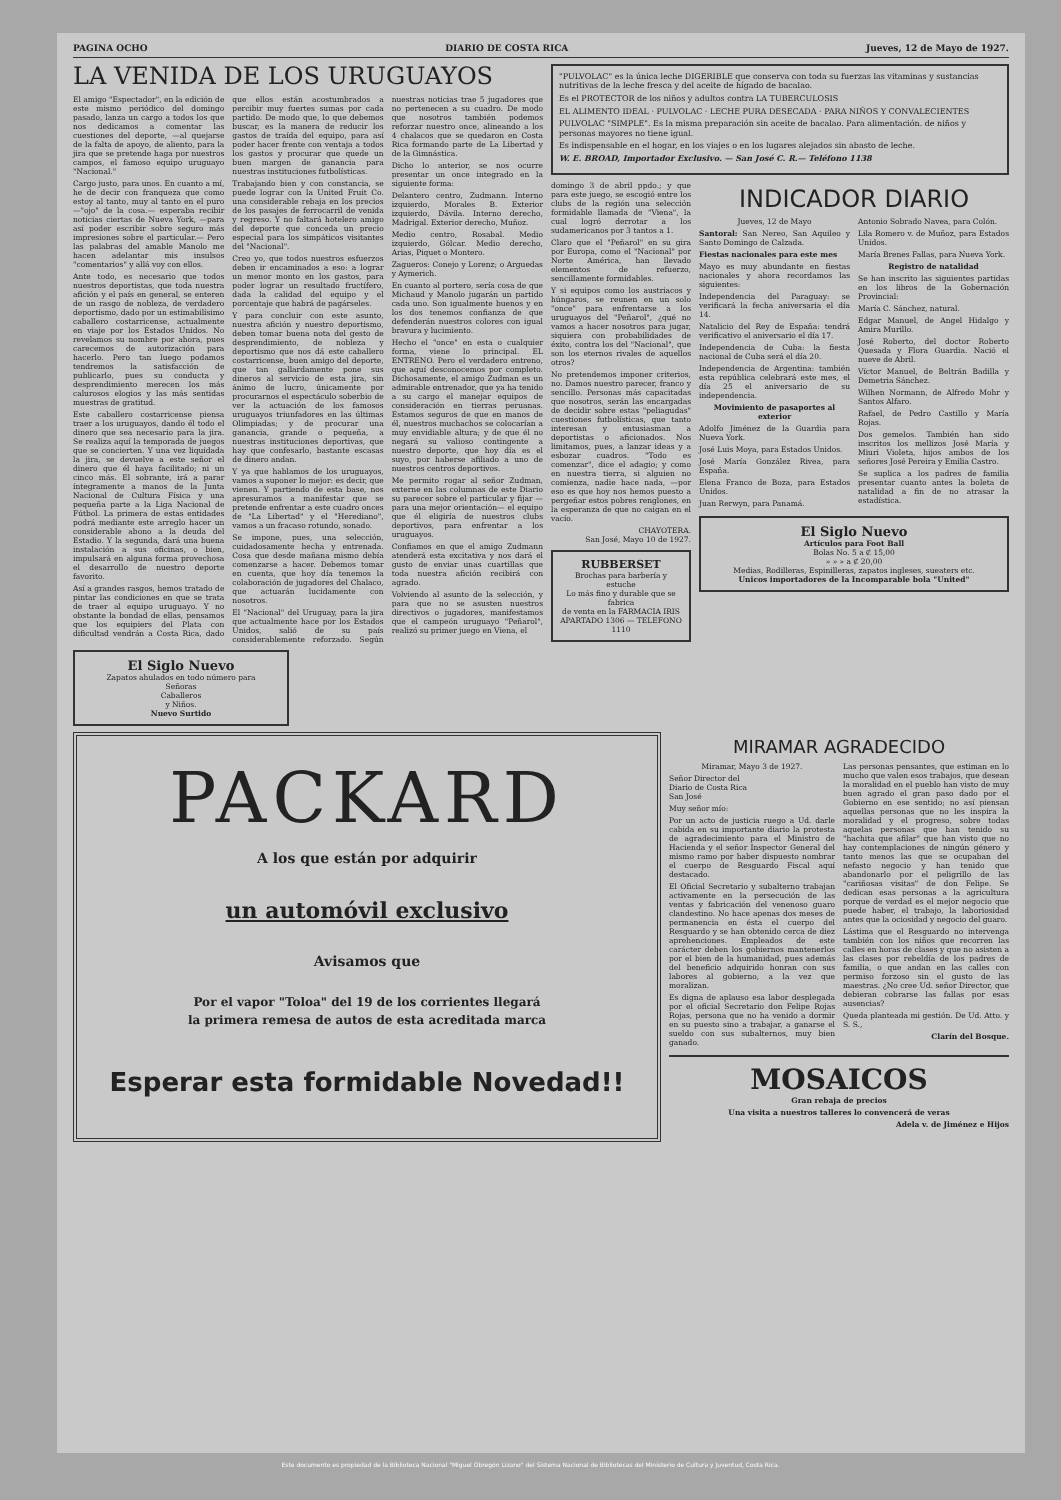PAGINA OCHO DIARIO DE COSTA RICA Jueves, 12 de Mayo de 1927.
LA VENIDA DE LOS URUGUAYOS
El amigo "Espectador", en la edición de este mismo periódico del domingo pasado, lanza un cargo a todos los que nos dedicamos a comentar las cuestiones del deporte, —al quejarse de la falta de apoyo, de aliento, para la jira que se pretende haga por nuestros campos, el famoso equipo uruguayo "Nacional."
Cargo justo, para unos. En cuanto a mí, he de decir con franqueza que como estoy al tanto, muy al tanto en el puro —"ojo" de la cosa.— esperaba recibir noticias ciertas de Nueva York, —para así poder escribir sobre seguro más impresiones sobre el particular.— Pero las palabras del amable Manolo me hacen adelantar mis insulsos "comentarios" y allá voy con ellos.
Ante todo, es necesario que todos nuestros deportistas, que toda nuestra afición y el país en general, se enteren de un rasgo de nobleza, de verdadero deportismo, dado por un estimabilísimo caballero costarricense, actualmente en viaje por los Estados Unidos. No revelamos su nombre por ahora, pues carecemos de autorización para hacerlo. Pero tan luego podamos tendremos la satisfacción de publicarlo, pues su conducta y desprendimiento merecen los más calurosos elogios y las más sentidas muestras de gratitud.
Este caballero costarricense piensa traer a los uruguayos, dando él todo el dinero que sea necesario para la jira. Se realiza aquí la temporada de juegos que se concierten. Y una vez liquidada la jira, se devuelve a este señor el dinero que él haya facilitado; ni un cinco más. El sobrante, irá a parar íntegramente a manos de la Junta Nacional de Cultura Física y una pequeña parte a la Liga Nacional de Fútbol. La primera de estas entidades podrá mediante este arreglo hacer un considerable abono a la deuda del Estadio. Y la segunda, dará una buena instalación a sus oficinas, o bien, impulsará en alguna forma provechosa el desarrollo de nuestro deporte favorito.
Así a grandes rasgos, hemos tratado de pintar las condiciones en que se trata de traer al equipo uruguayo. Y no obstante la bondad de ellas, pensamos que los equipiers del Plata con dificultad vendrán a Costa Rica, dado que ellos están acostumbrados a percibir muy fuertes sumas por cada partido. De modo que, lo que debemos buscar, es la manera de reducir los gastos de traída del equipo, para así poder hacer frente con ventaja a todos los gastos y procurar que quede un buen margen de ganancia para nuestras instituciones futbolísticas.
Trabajando bien y con constancia, se puede lograr con la United Fruit Co. una considerable rebaja en los precios de los pasajes de ferrocarril de venida y regreso. Y no faltará hotelero amigo del deporte que conceda un precio especial para los simpáticos visitantes del "Nacional".
Creo yo, que todos nuestros esfuerzos deben ir encaminados a eso: a lograr un menor monto en los gastos, para poder lograr un resultado fructífero, dada la calidad del equipo y el porcentaje que habrá de pagárseles.
Y para concluir con este asunto, nuestra afición y nuestro deportismo, deben tomar buena nota del gesto de desprendimiento, de nobleza y deportismo que nos dá este caballero costarricense, buen amigo del deporte, que tan gallardamente pone sus dineros al servicio de esta jira, sin ánimo de lucro, únicamente por procurarnos el espectáculo soberbio de ver la actuación de los famosos uruguayos triunfadores en las últimas Olimpiadas; y de procurar una ganancia, grande o pequeña, a nuestras instituciones deportivas, que hay que confesarlo, bastante escasas de dinero andan.
Y ya que hablamos de los uruguayos, vamos a suponer lo mejor: es decir, que vienen. Y partiendo de esta base, nos apresuramos a manifestar que se pretende enfrentar a este cuadro onces de "La Libertad" y el "Herediano", vamos a un fracaso rotundo, sonado.
Se impone, pues, una selección, cuidadosamente hecha y entrenada. Cosa que desde mañana mismo debía comenzarse a hacer. Debemos tomar en cuenta, que hoy día tenemos la colaboración de jugadores del Chalaco, que actuarán lucidamente con nosotros.
El "Nacional" del Uruguay, para la jira que actualmente hace por los Estados Unidos, salió de su país considerablemente reforzado. Según nuestras noticias trae 5 jugadores que no pertenecen a su cuadro. De modo que nosotros también podemos reforzar nuestro once, alineando a los 4 chalacos que se quedaron en Costa Rica formando parte de La Libertad y de la Gimnástica.
Dicho lo anterior, se nos ocurre presentar un once integrado en la siguiente forma:
Delantero centro, Zudmann. Interno izquierdo, Morales B. Exterior izquierdo, Dávila. Interno derecho, Madrigal. Exterior derecho, Muñoz.
Medio centro, Rosabal. Medio izquierdo, Gólcar. Medio derecho, Arias, Piquet o Montero.
Zagueros: Conejo y Lorenz; o Arguedas y Aymerich.
En cuanto al portero, sería cosa de que Michaud y Manolo jugarán un partido cada uno. Son igualmente buenos y en los dos tenemos confianza de que defenderán nuestros colores con igual bravura y lucimiento.
Hecho el "once" en esta o cualquier forma, viene lo principal. EL ENTRENO. Pero el verdadero entreno, que aquí desconocemos por completo. Dichosamente, el amigo Zudman es un admirable entrenador, que ya ha tenido a su cargo el manejar equipos de consideración en tierras peruanas. Estamos seguros de que en manos de él, nuestros muchachos se colocarían a muy envidiable altura; y de que él no negará su valioso contingente a nuestro deporte, que hoy día es el suyo, por haberse afiliado a uno de nuestros centros deportivos.
Me permito rogar al señor Zudman, externe en las columnas de este Diario su parecer sobre el particular y fijar —para una mejor orientación— el equipo que él eligiría de nuestros clubs deportivos, para enfrentar a los uruguayos.
Confiamos en que el amigo Zudmann atenderá esta excitativa y nos dará el gusto de enviar unas cuartillas que toda nuestra afición recibirá con agrado.
Volviendo al asunto de la selección, y para que no se asusten nuestros directivos o jugadores, manifestamos que el campeón uruguayo "Peñarol", realizó su primer juego en Viena, el
El Siglo Nuevo
Zapatos ahulados en todo número para
Señoras
Caballeros
y Niños.
Nuevo Surtido
"PULVOLAC" es la única leche DIGERIBLE que conserva con toda su fuerzas las vitaminas y sustancias nutritivas de la leche fresca y del aceite de hígado de bacalao.
Es el PROTECTOR de los niños y adultos contra LA TUBERCULOSIS
EL ALIMENTO IDEAL · PULVOLAC · LECHE PURA DESECADA · PARA NIÑOS Y CONVALECIENTES
PULVOLAC "SIMPLE". Es la misma preparación sin aceite de bacalao. Para alimentación. de niños y personas mayores no tiene igual.
Es indispensable en el hogar, en los viajes o en los lugares alejados sin abasto de leche.
W. E. BROAD, Importador Exclusivo. — San José C. R.— Teléfono 1138
domingo 3 de abril ppdo.; y que para este juego, se escogió entre los clubs de la región una selección formidable llamada de "Viena", la cual logró derrotar a los sudamericanos por 3 tantos a 1.
Claro que el "Peñarol" en su gira por Europa, como el "Nacional" por Norte América, han llevado elementos de refuerzo, sencillamente formidables.
Y si equipos como los austriacos y húngaros, se reunen en un solo "once" para enfrentarse a los uruguayos del "Peñarol", ¿qué no vamos a hacer nosotros para jugar, siquiera con probabilidades de éxito, contra los del "Nacional", que son los eternos rivales de aquellos otros?
No pretendemos imponer criterios, no. Damos nuestro parecer, franco y sencillo. Personas más capacitadas que nosotros, serán las encargadas de decidir sobre estas "peliagudas" cuestiones futbolísticas, que tanto interesan y entusiasman a deportistas o aficionados. Nos limitamos, pues, a lanzar ideas y a esbozar cuadros. "Todo es comenzar", dice el adagio; y como en nuestra tierra, si alguien no comienza, nadie hace nada, —por eso es que hoy nos hemos puesto a pergeñar estos pobres renglones, en la esperanza de que no caigan en el vacío.
CHAYOTERA.
San José, Mayo 10 de 1927.
RUBBERSET
Brochas para barbería y estuche
Lo más fino y durable que se fabrica
de venta en la FARMACIA IRIS
APARTADO 1306 — TELEFONO 1110
INDICADOR DIARIO
Jueves, 12 de Mayo
Santoral: San Nereo, San Aquileo y Santo Domingo de Calzada.
Fiestas nacionales para este mes
Mayo es muy abundante en fiestas nacionales y ahora recordamos las siguientes:
Independencia del Paraguay: se verificará la fecha aniversaria el día 14.
Natalicio del Rey de España: tendrá verificativo el aniversario el día 17.
Independencia de Cuba: la fiesta nacional de Cuba será el día 20.
Independencia de Argentina: también esta república celebrará este mes, el día 25 el aniversario de su independencia.
Movimiento de pasaportes al exterior
Adolfo Jiménez de la Guardia para Nueva York.
José Luis Moya, para Estados Unidos.
José María González Rivea, para España.
Elena Franco de Boza, para Estados Unidos.
Juan Rerwyn, para Panamá.
Antonio Sobrado Navea, para Colón.
Lila Romero v. de Muñoz, para Estados Unidos.
María Brenes Fallas, para Nueva York.
Registro de natalidad
Se han inscrito las siguientes partidas en los libros de la Gobernación Provincial:
María C. Sánchez, natural.
Edgar Manuel, de Angel Hidalgo y Amira Murillo.
José Roberto, del doctor Roberto Quesada y Flora Guardia. Nació el nueve de Abril.
Víctor Manuel, de Beltrán Badilla y Demetria Sánchez.
Wilhen Normann, de Alfredo Mohr y Santos Alfaro.
Rafael, de Pedro Castillo y María Rojas.
Dos gemelos. También han sido inscritos los mellizos José María y Miuri Violeta, hijos ambos de los señores José Pereira y Emilia Castro.
Se suplica a los padres de familia presentar cuanto antes la boleta de natalidad a fin de no atrasar la estadística.
El Siglo Nuevo
Artículos para Foot Ball
Bolas No. 5 a ₡ 15,00
» » » a ₡ 20,00
Medias, Rodilleras, Espinilleras, zapatos ingleses, sueaters etc.
Unicos importadores de la Incomparable bola "United"
PACKARD
A los que están por adquirir
un automóvil exclusivo
Avisamos que
Por el vapor "Toloa" del 19 de los corrientes llegará
la primera remesa de autos de esta acreditada marca
Esperar esta formidable Novedad!!
MIRAMAR AGRADECIDO
Miramar, Mayo 3 de 1927.
Señor Director del
Diario de Costa Rica
San José
Muy señor mío:
Por un acto de justicia ruego a Ud. darle cabida en su importante diario la protesta de agradecimiento para el Ministro de Hacienda y el señor Inspector General del mismo ramo por haber dispuesto nombrar el cuerpo de Resguardo Fiscal aquí destacado.
El Oficial Secretario y subalterno trabajan activamente en la persecución de las ventas y fabricación del venenoso guaro clandestino. No hace apenas dos meses de permanencia en ésta el cuerpo del Resguardo y se han obtenido cerca de diez aprehenciones. Empleados de este carácter deben los gobiernos mantenerlos por el bien de la humanidad, pues además del beneficio adquirido honran con sus labores al gobierno, a la vez que moralizan.
Es digna de aplauso esa labor desplegada por el oficial Secretario don Felipe Rojas Rojas, persona que no ha venido a dormir en su puesto sino a trabajar, a ganarse el sueldo con sus subalternos, muy bien ganado.
Las personas pensantes, que estiman en lo mucho que valen esos trabajos, que desean la moralidad en el pueblo han visto de muy buen agrado el gran paso dado por el Gobierno en ese sentido; no así piensan aquellas personas que no les inspira la moralidad y el progreso, sobre todas aquelas personas que han tenido su "hachita que afilar" que han visto que no hay contemplaciones de ningún género y tanto menos las que se ocupaban del nefasto negocio y han tenido que abandonarlo por el peligrillo de las "cariñosas visitas" de don Felipe. Se dedican esas personas a la agricultura porque de verdad es el mejor negocio que puede haber, el trabajo, la laboriosidad antes que la ociosidad y negocio del guaro.
Lástima que el Resguardo no intervenga también con los niños que recorren las calles en horas de clases y que no asisten a las clases por rebeldía de los padres de familia, o que andan en las calles con permiso forzoso sin el gusto de las maestras. ¿No cree Ud. señor Director, que debieran cobrarse las fallas por esas ausencias?
Queda planteada mi gestión. De Ud. Atto. y S. S.,
Clarín del Bosque.
MOSAICOS
Gran rebaja de precios
Una visita a nuestros talleres lo convencerá de veras
Adela v. de Jiménez e Hijos
Este documento es propiedad de la Biblioteca Nacional "Miguel Obregón Lizano" del Sistema Nacional de Bibliotecas del Ministerio de Cultura y Juventud, Costa Rica.